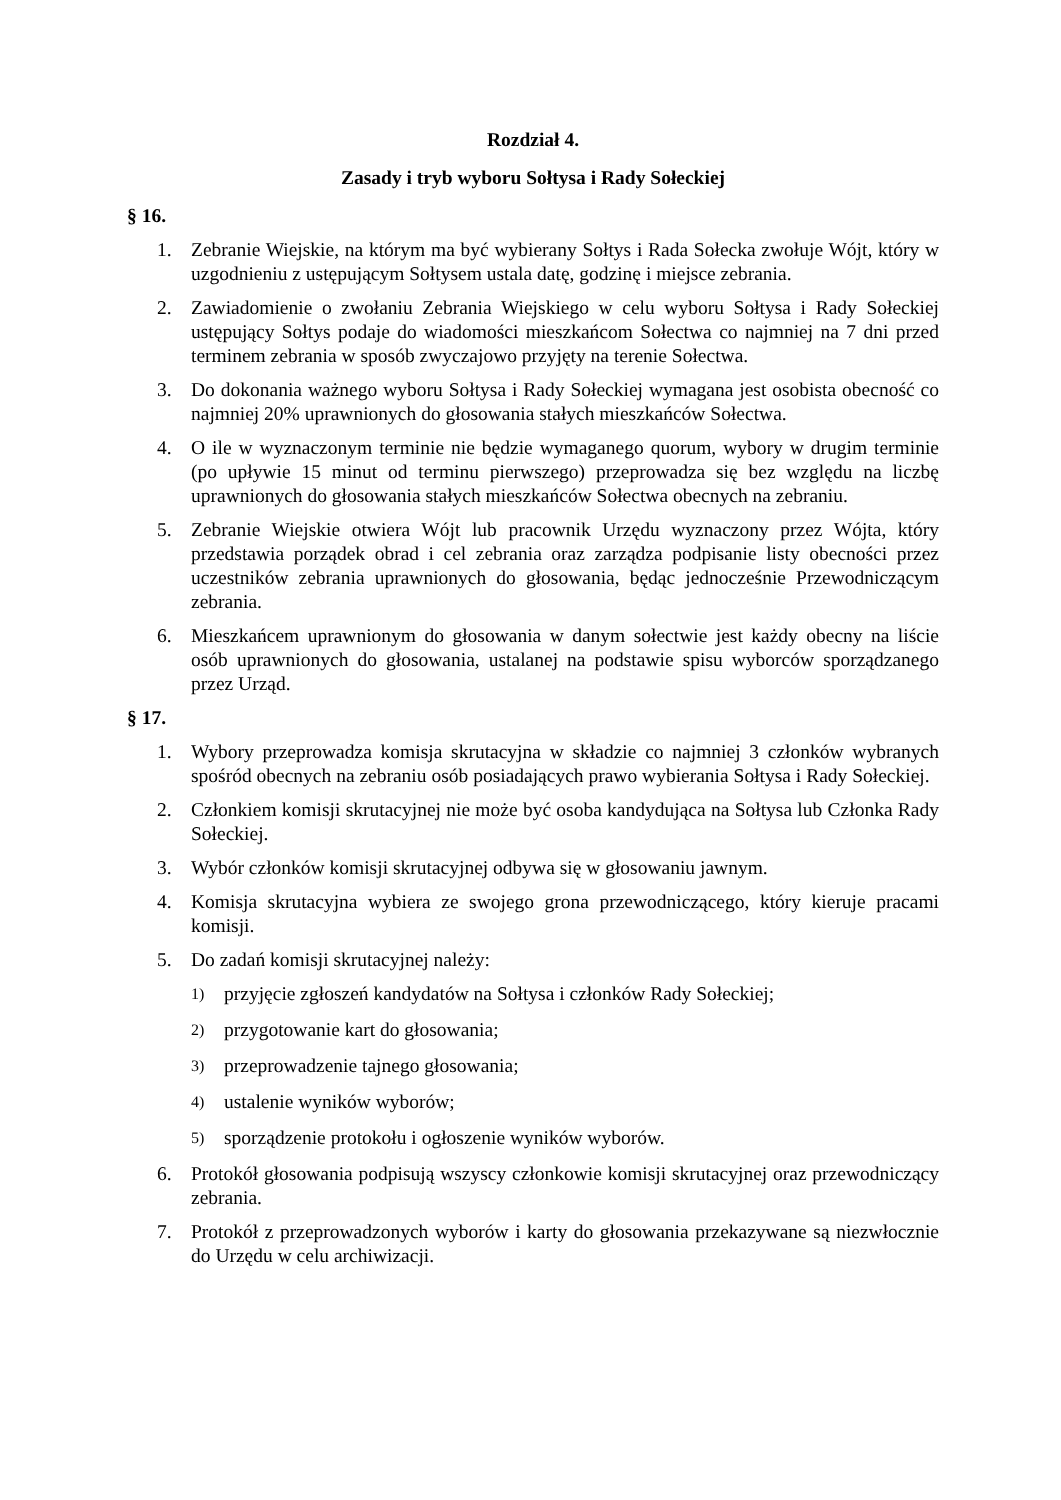Rozdział 4.
Zasady i tryb wyboru Sołtysa i Rady Sołeckiej
§ 16.
1. Zebranie Wiejskie, na którym ma być wybierany Sołtys i Rada Sołecka zwołuje Wójt, który w uzgodnieniu z ustępującym Sołtysem ustala datę, godzinę i miejsce zebrania.
2. Zawiadomienie o zwołaniu Zebrania Wiejskiego w celu wyboru Sołtysa i Rady Sołeckiej ustępujący Sołtys podaje do wiadomości mieszkańcom Sołectwa co najmniej na 7 dni przed terminem zebrania w sposób zwyczajowo przyjęty na terenie Sołectwa.
3. Do dokonania ważnego wyboru Sołtysa i Rady Sołeckiej wymagana jest osobista obecność co najmniej 20% uprawnionych do głosowania stałych mieszkańców Sołectwa.
4. O ile w wyznaczonym terminie nie będzie wymaganego quorum, wybory w drugim terminie (po upływie 15 minut od terminu pierwszego) przeprowadza się bez względu na liczbę uprawnionych do głosowania stałych mieszkańców Sołectwa obecnych na zebraniu.
5. Zebranie Wiejskie otwiera Wójt lub pracownik Urzędu wyznaczony przez Wójta, który przedstawia porządek obrad i cel zebrania oraz zarządza podpisanie listy obecności przez uczestników zebrania uprawnionych do głosowania, będąc jednocześnie Przewodniczącym zebrania.
6. Mieszkańcem uprawnionym do głosowania w danym sołectwie jest każdy obecny na liście osób uprawnionych do głosowania, ustalanej na podstawie spisu wyborców sporządzanego przez Urząd.
§ 17.
1. Wybory przeprowadza komisja skrutacyjna w składzie co najmniej 3 członków wybranych spośród obecnych na zebraniu osób posiadających prawo wybierania Sołtysa i Rady Sołeckiej.
2. Członkiem komisji skrutacyjnej nie może być osoba kandydująca na Sołtysa lub Członka Rady Sołeckiej.
3. Wybór członków komisji skrutacyjnej odbywa się w głosowaniu jawnym.
4. Komisja skrutacyjna wybiera ze swojego grona przewodniczącego, który kieruje pracami komisji.
5. Do zadań komisji skrutacyjnej należy:
1) przyjęcie zgłoszeń kandydatów na Sołtysa i członków Rady Sołeckiej;
2) przygotowanie kart do głosowania;
3) przeprowadzenie tajnego głosowania;
4) ustalenie wyników wyborów;
5) sporządzenie protokołu i ogłoszenie wyników wyborów.
6. Protokół głosowania podpisują wszyscy członkowie komisji skrutacyjnej oraz przewodniczący zebrania.
7. Protokół z przeprowadzonych wyborów i karty do głosowania przekazywane są niezwłocznie do Urzędu w celu archiwizacji.